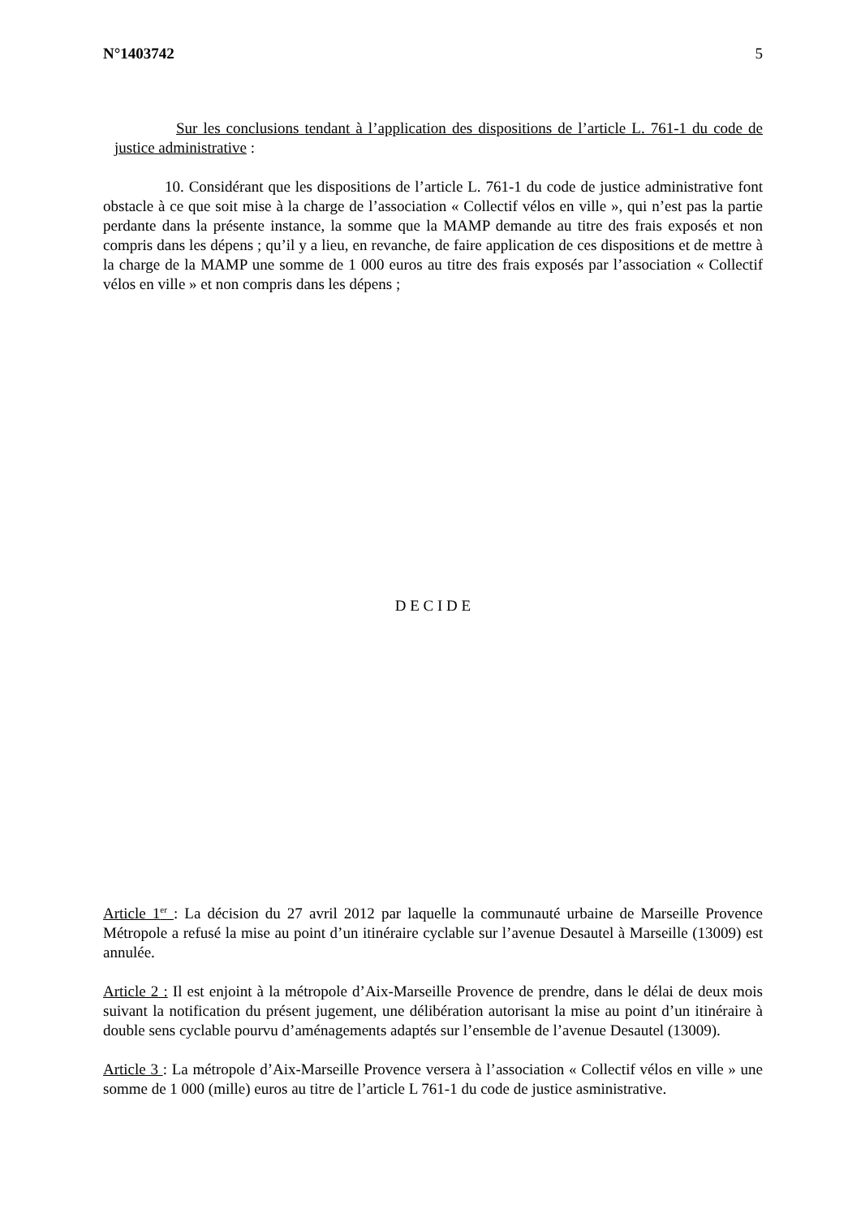N°1403742 5
Sur les conclusions tendant à l’application des dispositions de l’article L. 761-1 du code de justice administrative :
10. Considérant que les dispositions de l’article L. 761-1 du code de justice administrative font obstacle à ce que soit mise à la charge de l’association « Collectif vélos en ville », qui n’est pas la partie perdante dans la présente instance, la somme que la MAMP demande au titre des frais exposés et non compris dans les dépens ; qu’il y a lieu, en revanche, de faire application de ces dispositions et de mettre à la charge de la MAMP une somme de 1 000 euros au titre des frais exposés par l’association « Collectif vélos en ville » et non compris dans les dépens ;
D E C I D E
Article 1<sup>er</sup> : La décision du 27 avril 2012 par laquelle la communauté urbaine de Marseille Provence Métropole a refusé la mise au point d’un itinéraire cyclable sur l’avenue Desautel à Marseille (13009) est annulée.
Article 2 : Il est enjoint à la métropole d’Aix-Marseille Provence de prendre, dans le délai de deux mois suivant la notification du présent jugement, une délibération autorisant la mise au point d’un itinéraire à double sens cyclable pourvu d’aménagements adaptés sur l’ensemble de l’avenue Desautel (13009).
Article 3 : La métropole d’Aix-Marseille Provence versera à l’association « Collectif vélos en ville » une somme de 1 000 (mille) euros au titre de l’article L 761-1 du code de justice asministrative.